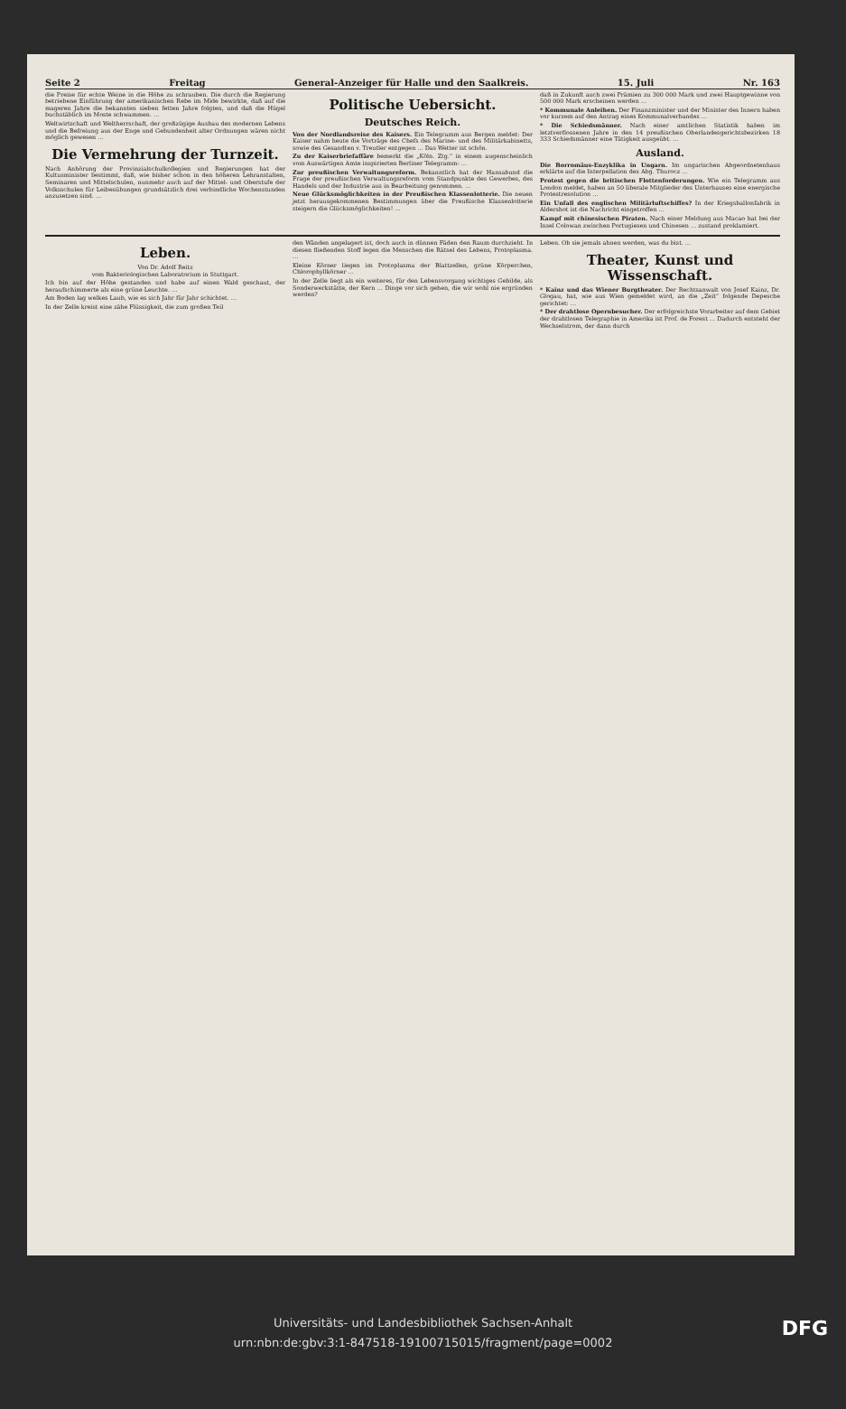Seite 2 Freitag General-Anzeiger für Halle und den Saalkreis. 15. Juli Nr. 163
die Preise für echte Weine in die Höhe zu schrauben. Die durch die Regierung betriebene Einführung der amerikanischen Rebe im Mide bewirkte, daß auf die mageren Jahre die bekannten sieben fetten Jahre folgten, und daß die Hügel buchstäblich im Moste schwammen. …
Weltwirtschaft und Weltherrschaft, der großzügige Ausbau des modernen Lebens und die Befreiung aus der Enge und Gebundenheit alter Ordnungen wären nicht möglich gewesen …
Die Vermehrung der Turnzeit.
Nach Anhörung der Provinzialschulkollegien und Regierungen hat der Kultusminister bestimmt, daß, wie bisher schon in den höheren Lehranstalten, Seminaren und Mittelschulen, nunmehr auch auf der Mittel- und Oberstufe der Volksschulen für Leibesübungen grundsätzlich drei verbindliche Wochenstunden anzusetzen sind. …
Politische Uebersicht.
Deutsches Reich.
Von der Nordlandsreise des Kaisers. Ein Telegramm aus Bergen meldet: Der Kaiser nahm heute die Vorträge des Chefs des Marine- und des Militärkabinetts, sowie des Gesandten v. Treutler entgegen … Das Wetter ist schön.
Zu der Kaiserbriefaffäre bemerkt die „Köln. Ztg.“ in einem augenscheinlich vom Auswärtigen Amte inspirierten Berliner Telegramm: …
Zur preußischen Verwaltungsreform. Bekanntlich hat der Hansabund die Frage der preußischen Verwaltungsreform vom Standpunkte des Gewerbes, des Handels und der Industrie aus in Bearbeitung genommen. …
Neue Glücksmöglichkeiten in der Preußischen Klassenlotterie. Die neuen jetzt herausgekommenen Bestimmungen über die Preußische Klassenlotterie steigern die Glücksmöglichkeiten! …
daß in Zukunft auch zwei Prämien zu 300 000 Mark und zwei Hauptgewinne von 500 000 Mark erscheinen werden …
* Kommunale Anleihen. Der Finanzminister und der Minister des Innern haben vor kurzem auf den Antrag eines Kommunalverbandes …
* Die Schiedsmänner. Nach einer amtlichen Statistik haben im letztverflossenen Jahre in den 14 preußischen Oberlandesgerichtsbezirken 18 333 Schiedsmänner eine Tätigkeit ausgeübt. …
Ausland.
Die Borromäus-Enzyklika in Ungarn. Im ungarischen Abgeordnetenhaus erklärte auf die Interpellation des Abg. Thurocz …
Protest gegen die britischen Flottenforderungen. Wie ein Telegramm aus London meldet, haben an 50 liberale Mitglieder des Unterhauses eine energische Protestresolution …
Ein Unfall des englischen Militärluftschiffes? In der Kriegsballonfabrik in Aldershot ist die Nachricht eingetroffen …
Kampf mit chinesischen Piraten. Nach einer Meldung aus Macao hat bei der Insel Colowan zwischen Portugiesen und Chinesen … zustand proklamiert.
Leben.
Von Dr. Adolf Reitz
vom Bakteriologischen Laboratorium in Stuttgart.
Ich bin auf der Höhe gestanden und habe auf einen Wald geschaut, der heraufschimmerte als eine grüne Leuchte. …
Am Boden lag welkes Laub, wie es sich Jahr für Jahr schichtet. …
In der Zelle kreist eine zähe Flüssigkeit, die zum großen Teil
den Wänden angelagert ist, doch auch in dünnen Fäden den Raum durchzieht. In diesen fließenden Stoff legen die Menschen die Rätsel des Lebens, Protoplasma. …
Kleine Körner liegen im Protoplasma der Blattzellen, grüne Körperchen, Chlorophyllkörner …
In der Zelle liegt als ein weiteres, für den Lebensvorgang wichtiges Gebilde, als Sonderwerkstätte, der Kern … Dinge vor sich gehen, die wir wohl nie ergründen werden?
Leben. Ob sie jemals ahnen werden, was du bist. …
Theater, Kunst und Wissenschaft.
* Kainz und das Wiener Burgtheater. Der Rechtsanwalt von Josef Kainz, Dr. Glogau, hat, wie aus Wien gemeldet wird, an die „Zeit“ folgende Depesche gerichtet: …
* Der drahtlose Opernbesucher. Der erfolgreichste Vorarbeiter auf dem Gebiet der drahtlosen Telegraphie in Amerika ist Prof. de Forest … Dadurch entsteht der Wechselstrom, der dann durch
Universitäts- und Landesbibliothek Sachsen-Anhalt
urn:nbn:de:gbv:3:1-847518-19100715015/fragment/page=0002
DFG